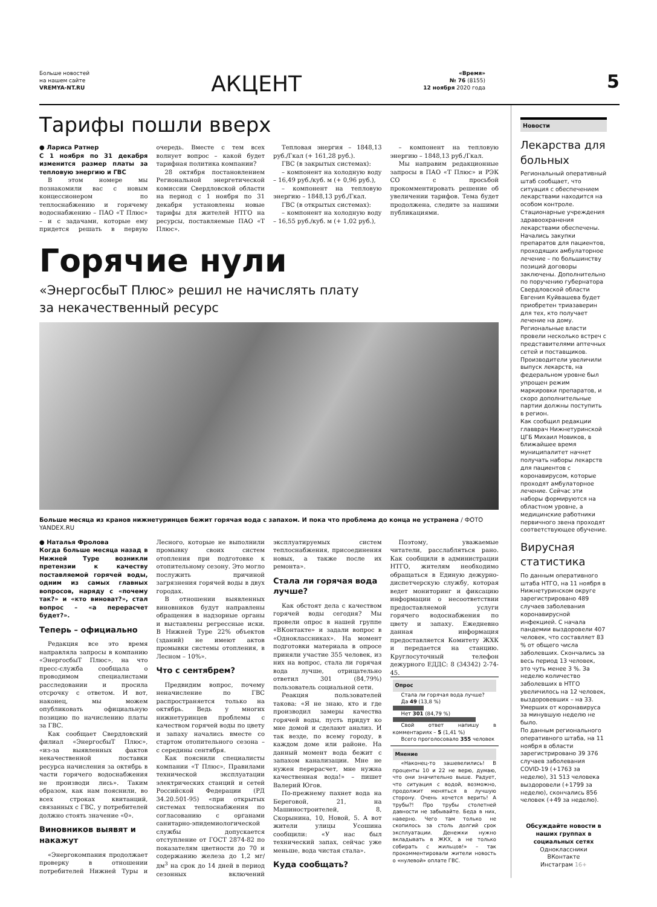Больше новостей
на нашем сайте
VREMYA-NT.RU
АКЦЕНТ
«Время»
№ 76 (8155)
12 ноября 2020 года
5
Тарифы пошли вверх
● Лариса Ратнер
С 1 ноября по 31 декабря изменится размер платы за тепловую энергию и ГВС
В этом номере мы познакомили вас с новым концессионером по теплоснабжению и горячему водоснабжению – ПАО «Т Плюс» – и с задачами, которые ему придется решать в первую очередь. Вместе с тем всех волнует вопрос – какой будет тарифная политика компании?
28 октября постановлением Региональной энергетической комиссии Свердловской области на период с 1 ноября по 31 декабря установлены новые тарифы для жителей НТГО на ресурсы, поставляемые ПАО «Т Плюс».
Тепловая энергия – 1848,13 руб./Гкал (+ 161,28 руб.).
ГВС (в закрытых системах):
– компонент на холодную воду – 16,49 руб./куб. м (+ 0,96 руб.),
– компонент на тепловую энергию – 1848,13 руб./Гкал.
ГВС (в открытых системах):
– компонент на холодную воду – 16,55 руб./куб. м (+ 1,02 руб.),
– компонент на тепловую энергию – 1848,13 руб./Гкал.
Мы направим редакционные запросы в ПАО «Т Плюс» и РЭК СО с просьбой прокомментировать решение об увеличении тарифов. Тема будет продолжена, следите за нашими публикациями.
Горячие нули
«ЭнергосбыТ Плюс» решил не начислять плату
за некачественный ресурс
Больше месяца из кранов нижнетуринцев бежит горячая вода с запахом. И пока что проблема до конца не устранена / ФОТО YANDEX.RU
● Наталья Фролова
Когда больше месяца назад в Нижней Туре возникли претензии к качеству поставляемой горячей воды, одним из самых главных вопросов, наряду с «почему так?» и «кто виноват?», стал вопрос – «а перерасчет будет?».
Теперь – официально
Редакция все это время направляла запросы в компанию «ЭнергосбыТ Плюс», на что пресс-служба сообщала о проводимом специалистами расследовании и просила отсрочку с ответом. И вот, наконец, мы можем опубликовать официальную позицию по начислению платы за ГВС.
Как сообщает Свердловский филиал «ЭнергосбыТ Плюс», «из-за выявленных фактов некачественной поставки ресурса начисления за октябрь в части горячего водоснабжения не производи лись». Таким образом, как нам пояснили, во всех строках квитанций, связанных с ГВС, у потребителей должно стоять значение «0».
Виновников выявят и накажут
«Энергокомпания продолжает проверку в отношении потребителей Нижней Туры и Лесного, которые не выполнили промывку своих систем отопления при подготовке к отопительному сезону. Это могло послужить причиной загрязнения горячей воды в двух городах.
В отношении выявленных виновников будут направлены обращения в надзорные органы и выставлены регрессные иски. В Нижней Туре 22% объектов (зданий) не имеют актов промывки системы отопления, в Лесном – 10%».
Что с сентябрем?
Предвидим вопрос, почему неначисление по ГВС распространяется только на октябрь. Ведь у многих нижнетуринцев проблемы с качеством горячей воды по цвету и запаху начались вместе со стартом отопительного сезона – с середины сентября.
Как пояснили специалисты компании «Т Плюс», Правилами технической эксплуатации электрических станций и сетей Российской Федерации (РД 34.20.501-95) «при открытых системах теплоснабжения по согласованию с органами санитарно-эпидемиологической службы допускается отступление от ГОСТ 2874-82 по показателям цветности до 70 и содержанию железа до 1,2 мг/дм<sup>3</sup> на срок до 14 дней в период сезонных включений эксплуатируемых систем теплоснабжения, присоединения новых, а также после их ремонта».
Стала ли горячая вода лучше?
Как обстоят дела с качеством горячей воды сегодня? Мы провели опрос в нашей группе «ВКонтакте» и задали вопрос в «Одноклассниках». На момент подготовки материала в опросе приняли участие 355 человек, из них на вопрос, стала ли горячая вода лучше, отрицательно ответил 301 (84,79%) пользователь социальной сети.
Реакция пользователей такова: «Я не знаю, кто и где производил замеры качества горячей воды, пусть придут ко мне домой и сделают анализ. И так везде, по всему городу, в каждом доме или районе. На данный момент вода бежит с запахом канализации. Мне не нужен перерасчет, мне нужна качественная вода!» – пишет Валерий Югов.
По-прежнему пахнет вода на Береговой, 21, на Машиностроителей, 8, Скорынина, 10, Новой, 5. А вот жители улицы Усошина сообщили: «У нас был технический запах, сейчас уже меньше, вода чистая стала».
Куда сообщать?
Поэтому, уважаемые читатели, расслабляться рано. Как сообщили в администрации НТГО, жителям необходимо обращаться в Единую дежурно-диспетчерскую службу, которая ведет мониторинг и фиксацию информации о несоответствии предоставляемой услуги горячего водоснабжения по цвету и запаху. Ежедневно данная информация предоставляется Комитету ЖХК и передается на станцию. Круглосуточный телефон дежурного ЕДДС: 8 (34342) 2-74-45.
Опрос
Стала ли горячая вода лучше?
Да 49 (13,8 %)
Нет 301 (84,79 %)
Свой ответ напишу в комментариях – 5 (1,41 %)
Всего проголосовало 355 человек
Мнение
«Наконец-то зашевелились! В проценты 10 и 22 не верю, думаю, что они значительно выше. Радует, что ситуация с водой, возможно, продолжит меняться в лучшую сторону. Очень хочется верить! А трубы?! Про трубы столетней давности не забывайте. Беда в них, наверно. Чего там только не скопилось за столь долгий срок эксплуатации. Денежки нужно вкладывать в ЖКХ, а не только собирать с жильцов!» – так прокомментировали жители новость о «нулевой» оплате ГВС.
Новости
Лекарства для больных
Региональный оперативный штаб сообщает, что ситуация с обеспечением лекарствами находится на особом контроле. Стационарные учреждения здравоохранения лекарствами обеспечены. Начались закупки препаратов для пациентов, проходящих амбулаторное лечение – по большинству позиций договоры заключены. Дополнительно по поручению губернатора Свердловской области Евгения Куйвашева будет приобретен триазаверин для тех, кто получает лечение на дому. Региональные власти провели несколько встреч с представителями аптечных сетей и поставщиков. Производители увеличили выпуск лекарств, на федеральном уровне был упрощен режим маркировки препаратов, и скоро дополнительные партии должны поступить в регион.
Как сообщил редакции главврач Нижнетуринской ЦГБ Михаил Новиков, в ближайшее время муниципалитет начнет получать наборы лекарств для пациентов с коронавирусом, которые проходят амбулаторное лечение. Сейчас эти наборы формируются на областном уровне, а медицинские работники первичного звена проходят соответствующее обучение.
Вирусная статистика
По данным оперативного штаба НТГО, на 11 ноября в Нижнетуринском округе зарегистрировано 489 случаев заболевания коронавирусной инфекцией. С начала пандемии выздоровели 407 человек, что составляет 83 % от общего числа заболевших. Скончались за весь период 13 человек, это чуть менее 3 %. За неделю количество заболевших в НТГО увеличилось на 12 человек, выздоровевших – на 33. Умерших от коронавируса за минувшую неделю не было.
По данным регионального оперативного штаба, на 11 ноября в области зарегистрировано 39 376 случаев заболевания COVID-19 (+1763 за неделю), 31 513 человека выздоровели (+1799 за неделю), скончались 856 человек (+49 за неделю).
Обсуждайте новости в наших группах в социальных сетях
Одноклассники
ВКонтакте
Инстаграм 16+